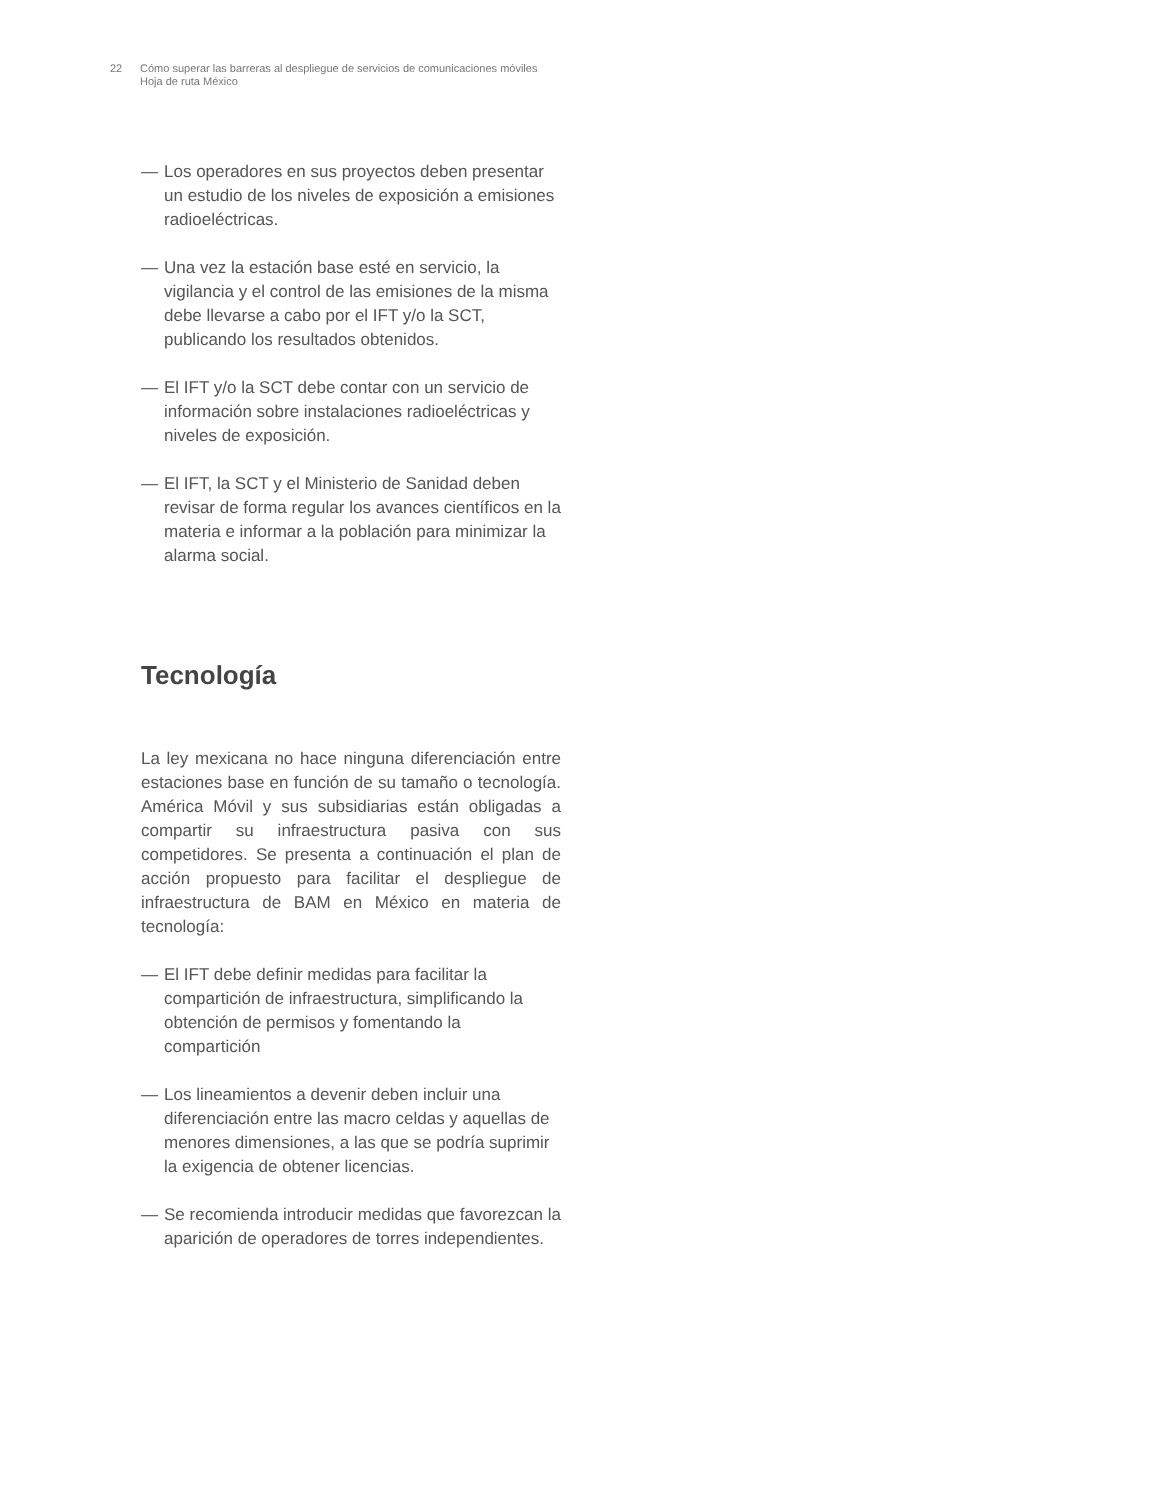22 Cómo superar las barreras al despliegue de servicios de comunicaciones móviles
Hoja de ruta México
— Los operadores en sus proyectos deben presentar un estudio de los niveles de exposición a emisiones radioeléctricas.
— Una vez la estación base esté en servicio, la vigilancia y el control de las emisiones de la misma debe llevarse a cabo por el IFT y/o la SCT, publicando los resultados obtenidos.
— El IFT y/o la SCT debe contar con un servicio de información sobre instalaciones radioeléctricas y niveles de exposición.
— El IFT, la SCT y el Ministerio de Sanidad deben revisar de forma regular los avances científicos en la materia e informar a la población para minimizar la alarma social.
Tecnología
La ley mexicana no hace ninguna diferenciación entre estaciones base en función de su tamaño o tecnología. América Móvil y sus subsidiarias están obligadas a compartir su infraestructura pasiva con sus competidores. Se presenta a continuación el plan de acción propuesto para facilitar el despliegue de infraestructura de BAM en México en materia de tecnología:
— El IFT debe definir medidas para facilitar la compartición de infraestructura, simplificando la obtención de permisos y fomentando la compartición
— Los lineamientos a devenir deben incluir una diferenciación entre las macro celdas y aquellas de menores dimensiones, a las que se podría suprimir la exigencia de obtener licencias.
— Se recomienda introducir medidas que favorezcan la aparición de operadores de torres independientes.